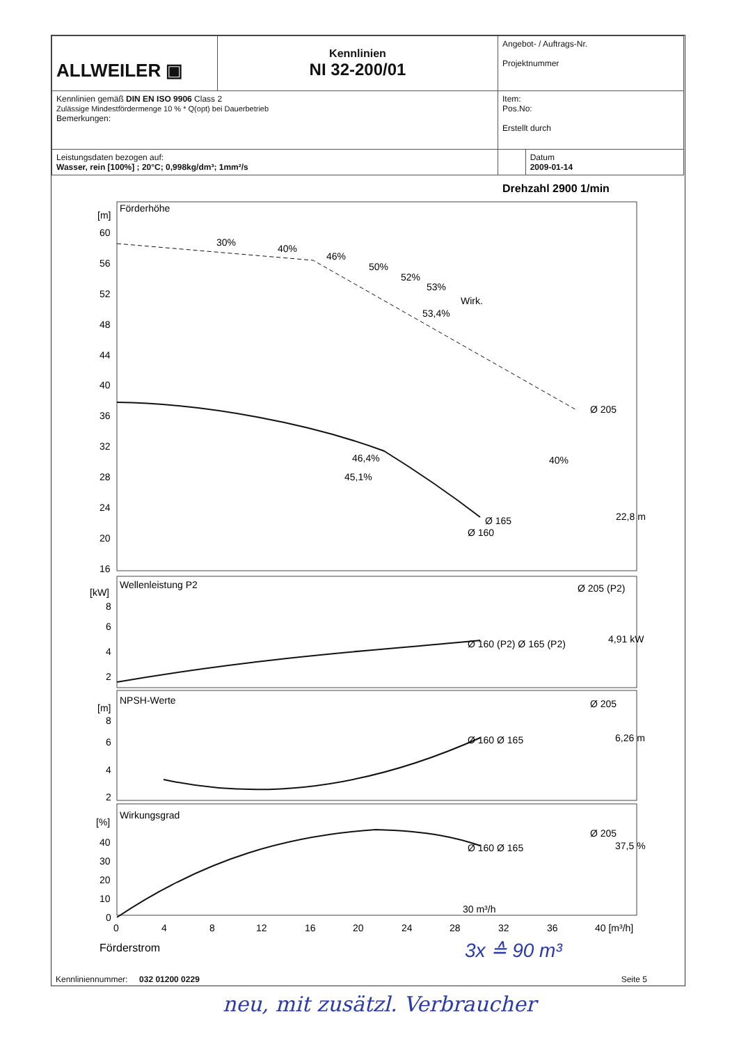| ALLWEILER ▣ | Kennlinien NI 32-200/01 | Angebot- / Auftrags-Nr. Projektnummer | |
| Kennlinien gemäß DIN EN ISO 9906 Class 2 Zulässige Mindestfördermenge 10 % * Q(opt) bei Dauerbetrieb Bemerkungen: | | Item: Pos.No: Erstellt durch | |
| Leistungsdaten bezogen auf: Wasser, rein [100%] ; 20°C; 0,998kg/dm³; 1mm²/s | | | Datum 2009-01-14 |
Drehzahl 2900 1/min
[m]
Förderhöhe
60
56
52
48
44
40
36
32
28
24
20
16
30%
40%
46%
50%
52%
53%
Wirk.
53,4%
Ø 205
46,4%
45,1%
40%
Ø 165
Ø 160
22,8 m
[kW]
Wellenleistung P2
Ø 205 (P2)
8
6
4
2
Ø 160 (P2) Ø 165 (P2)
4,91 kW
[m]
NPSH-Werte
Ø 205
8
6
4
2
Ø 160 Ø 165
6,26 m
[%]
Wirkungsgrad
Ø 205
40
30
20
10
0
Ø 160 Ø 165
37,5 %
30 m³/h
0
4
8
12
16
20
24
28
32
36
40 [m³/h]
Förderstrom
3x ≙ 90 m³
Kennliniennummer: 032 01200 0229 Seite 5
neu, mit zusätzl. Verbraucher